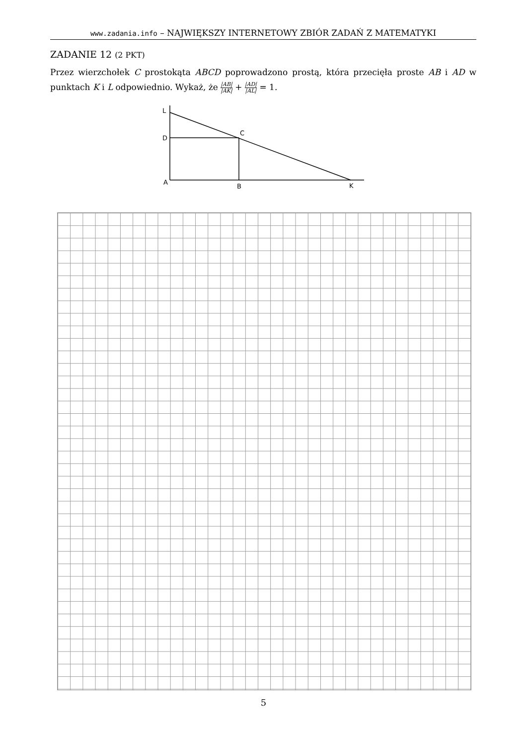www.zadania.info – NAJWIĘKSZY INTERNETOWY ZBIÓR ZADAŃ Z MATEMATYKI
ZADANIE 12 (2 PKT)
Przez wierzchołek C prostokąta ABCD poprowadzono prostą, która przecięła proste AB i AD w punktach K i L odpowiednio. Wykaż, że |AB| |AK| + |AD| |AL| = 1.
L
D
C
A
B
K
5